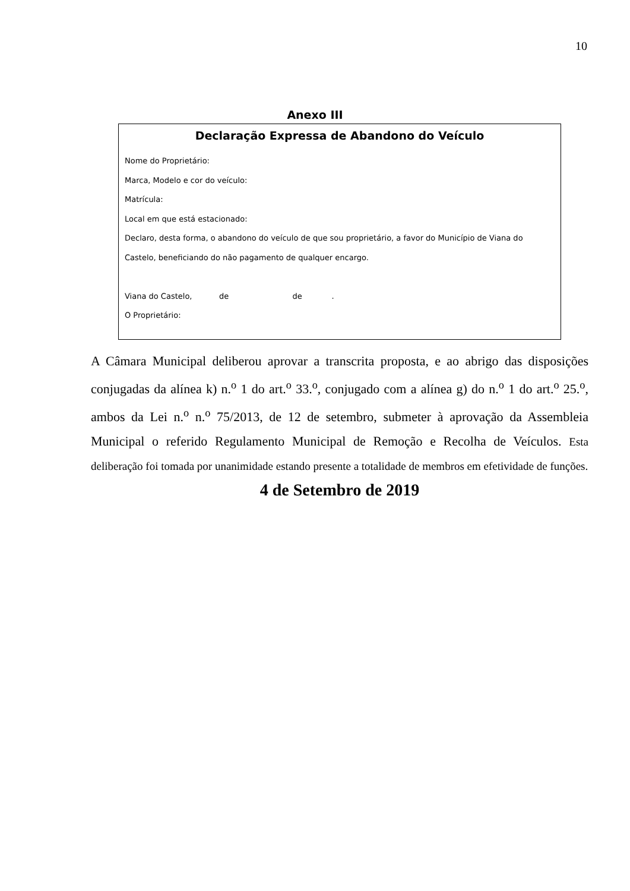10
Anexo III
Declaração Expressa de Abandono do Veículo
Nome do Proprietário:
Marca, Modelo e cor do veículo:
Matrícula:
Local em que está estacionado:
Declaro, desta forma, o abandono do veículo de que sou proprietário, a favor do Município de Viana do Castelo, beneficiando do não pagamento de qualquer encargo.
Viana do Castelo, de de .
O Proprietário:
A Câmara Municipal deliberou aprovar a transcrita proposta, e ao abrigo das disposições conjugadas da alínea k) n.<sup>o</sup> 1 do art.<sup>o</sup> 33.<sup>o</sup>, conjugado com a alínea g) do n.<sup>o</sup> 1 do art.<sup>o</sup> 25.<sup>o</sup>, ambos da Lei n.<sup>o</sup> n.<sup>o</sup> 75/2013, de 12 de setembro, submeter à aprovação da Assembleia Municipal o referido Regulamento Municipal de Remoção e Recolha de Veículos. Esta deliberação foi tomada por unanimidade estando presente a totalidade de membros em efetividade de funções.
4 de Setembro de 2019